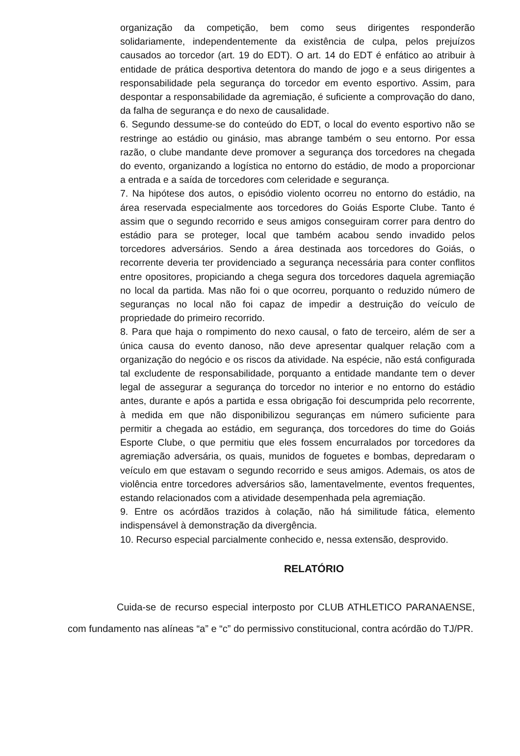organização da competição, bem como seus dirigentes responderão solidariamente, independentemente da existência de culpa, pelos prejuízos causados ao torcedor (art. 19 do EDT). O art. 14 do EDT é enfático ao atribuir à entidade de prática desportiva detentora do mando de jogo e a seus dirigentes a responsabilidade pela segurança do torcedor em evento esportivo. Assim, para despontar a responsabilidade da agremiação, é suficiente a comprovação do dano, da falha de segurança e do nexo de causalidade.
6. Segundo dessume-se do conteúdo do EDT, o local do evento esportivo não se restringe ao estádio ou ginásio, mas abrange também o seu entorno. Por essa razão, o clube mandante deve promover a segurança dos torcedores na chegada do evento, organizando a logística no entorno do estádio, de modo a proporcionar a entrada e a saída de torcedores com celeridade e segurança.
7. Na hipótese dos autos, o episódio violento ocorreu no entorno do estádio, na área reservada especialmente aos torcedores do Goiás Esporte Clube. Tanto é assim que o segundo recorrido e seus amigos conseguiram correr para dentro do estádio para se proteger, local que também acabou sendo invadido pelos torcedores adversários. Sendo a área destinada aos torcedores do Goiás, o recorrente deveria ter providenciado a segurança necessária para conter conflitos entre opositores, propiciando a chega segura dos torcedores daquela agremiação no local da partida. Mas não foi o que ocorreu, porquanto o reduzido número de seguranças no local não foi capaz de impedir a destruição do veículo de propriedade do primeiro recorrido.
8. Para que haja o rompimento do nexo causal, o fato de terceiro, além de ser a única causa do evento danoso, não deve apresentar qualquer relação com a organização do negócio e os riscos da atividade. Na espécie, não está configurada tal excludente de responsabilidade, porquanto a entidade mandante tem o dever legal de assegurar a segurança do torcedor no interior e no entorno do estádio antes, durante e após a partida e essa obrigação foi descumprida pelo recorrente, à medida em que não disponibilizou seguranças em número suficiente para permitir a chegada ao estádio, em segurança, dos torcedores do time do Goiás Esporte Clube, o que permitiu que eles fossem encurralados por torcedores da agremiação adversária, os quais, munidos de foguetes e bombas, depredaram o veículo em que estavam o segundo recorrido e seus amigos. Ademais, os atos de violência entre torcedores adversários são, lamentavelmente, eventos frequentes, estando relacionados com a atividade desempenhada pela agremiação.
9. Entre os acórdãos trazidos à colação, não há similitude fática, elemento indispensável à demonstração da divergência.
10. Recurso especial parcialmente conhecido e, nessa extensão, desprovido.
RELATÓRIO
Cuida-se de recurso especial interposto por CLUB ATHLETICO PARANAENSE, com fundamento nas alíneas “a” e “c” do permissivo constitucional, contra acórdão do TJ/PR.